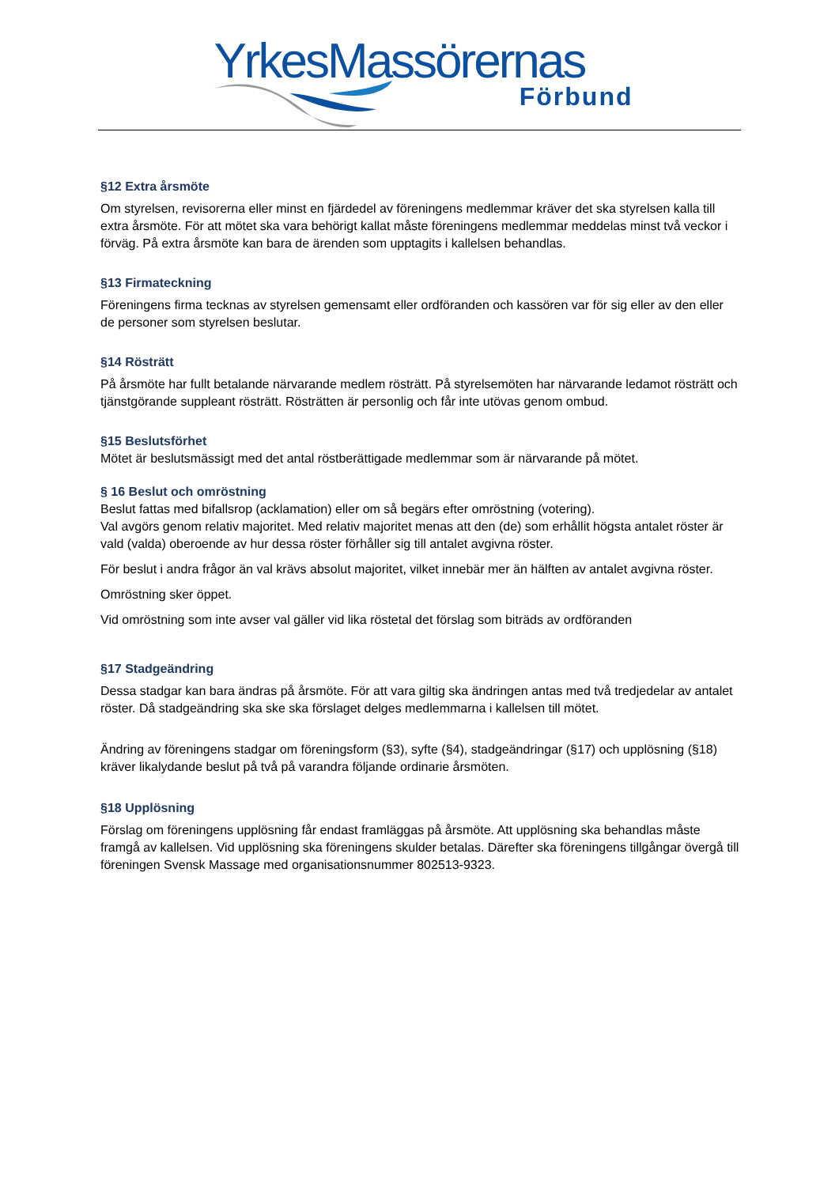YrkesMassörernas
Förbund
§12 Extra årsmöte
Om styrelsen, revisorerna eller minst en fjärdedel av föreningens medlemmar kräver det ska styrelsen kalla till extra årsmöte. För att mötet ska vara behörigt kallat måste föreningens medlemmar meddelas minst två veckor i förväg. På extra årsmöte kan bara de ärenden som upptagits i kallelsen behandlas.
§13 Firmateckning
Föreningens firma tecknas av styrelsen gemensamt eller ordföranden och kassören var för sig eller av den eller de personer som styrelsen beslutar.
§14 Rösträtt
På årsmöte har fullt betalande närvarande medlem rösträtt. På styrelsemöten har närvarande ledamot rösträtt och tjänstgörande suppleant rösträtt. Rösträtten är personlig och får inte utövas genom ombud.
§15 Beslutsförhet
Mötet är beslutsmässigt med det antal röstberättigade medlemmar som är närvarande på mötet.
§ 16 Beslut och omröstning
Beslut fattas med bifallsrop (acklamation) eller om så begärs efter omröstning (votering).
Val avgörs genom relativ majoritet. Med relativ majoritet menas att den (de) som erhållit högsta antalet röster är vald (valda) oberoende av hur dessa röster förhåller sig till antalet avgivna röster.
För beslut i andra frågor än val krävs absolut majoritet, vilket innebär mer än hälften av antalet avgivna röster.
Omröstning sker öppet.
Vid omröstning som inte avser val gäller vid lika röstetal det förslag som biträds av ordföranden
§17 Stadgeändring
Dessa stadgar kan bara ändras på årsmöte. För att vara giltig ska ändringen antas med två tredjedelar av antalet röster. Då stadgeändring ska ske ska förslaget delges medlemmarna i kallelsen till mötet.
Ändring av föreningens stadgar om föreningsform (§3), syfte (§4), stadgeändringar (§17) och upplösning (§18) kräver likalydande beslut på två på varandra följande ordinarie årsmöten.
§18 Upplösning
Förslag om föreningens upplösning får endast framläggas på årsmöte. Att upplösning ska behandlas måste framgå av kallelsen. Vid upplösning ska föreningens skulder betalas. Därefter ska föreningens tillgångar övergå till föreningen Svensk Massage med organisationsnummer 802513-9323.